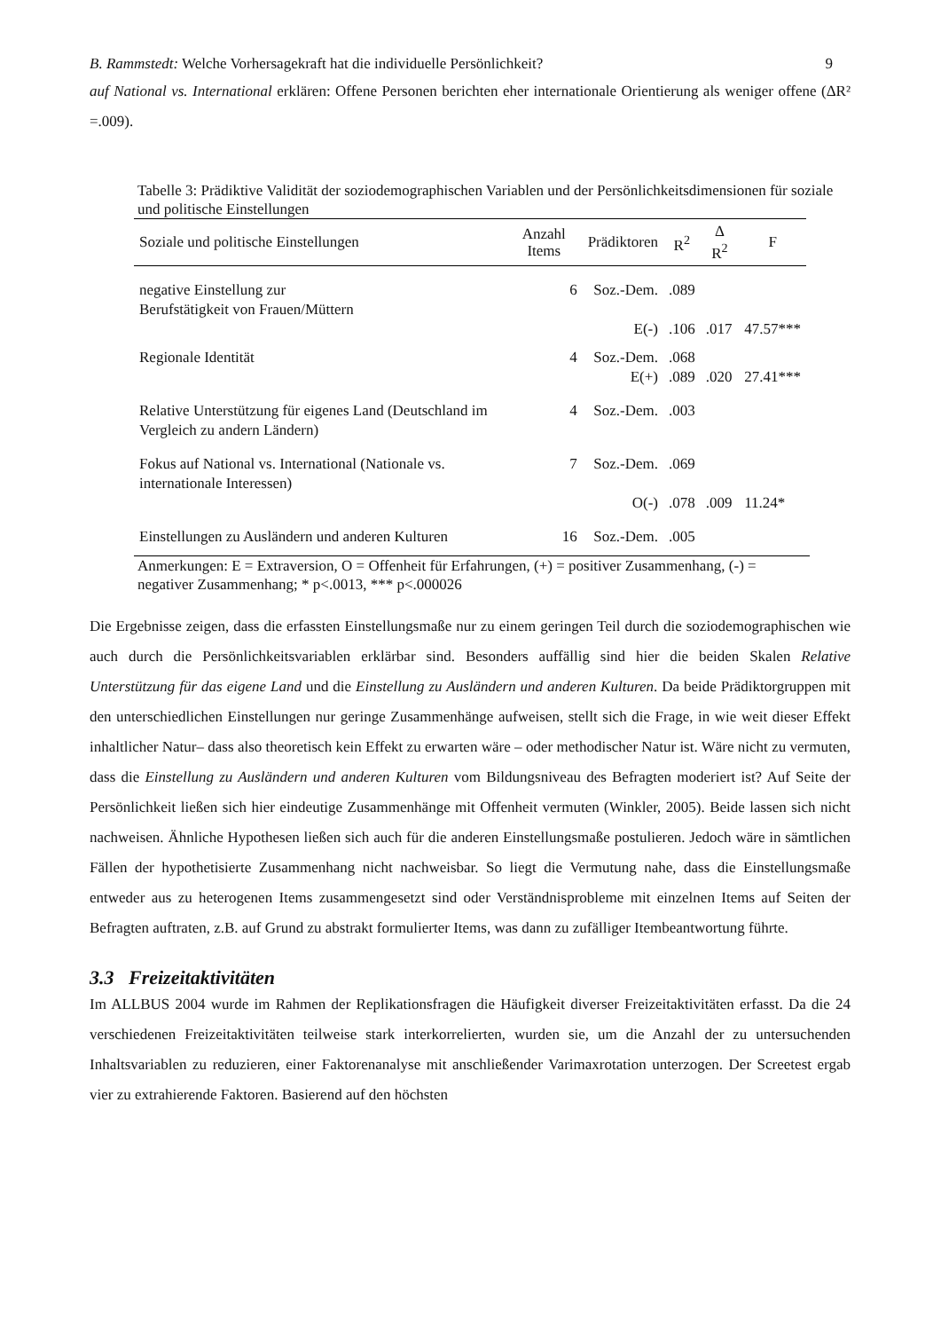B. Rammstedt: Welche Vorhersagekraft hat die individuelle Persönlichkeit? 9
auf National vs. International erklären: Offene Personen berichten eher internationale Orientierung als weniger offene (ΔR² =.009).
Tabelle 3: Prädiktive Validität der soziodemographischen Variablen und der Persönlichkeitsdimensionen für soziale und politische Einstellungen
| Soziale und politische Einstellungen | Anzahl Items | Prädiktoren | R<sup>2</sup> | Δ R<sup>2</sup> | F |
| --- | --- | --- | --- | --- | --- |
| negative Einstellung zur Berufstätigkeit von Frauen/Müttern | 6 | Soz.-Dem. | .089 | | |
| | | E(-) | .106 | .017 | 47.57*** |
| Regionale Identität | 4 | Soz.-Dem. E(+) | .068 .089 | .020 | 27.41*** |
| Relative Unterstützung für eigenes Land (Deutschland im Vergleich zu andern Ländern) | 4 | Soz.-Dem. | .003 | | |
| Fokus auf National vs. International (Nationale vs. internationale Interessen) | 7 | Soz.-Dem. | .069 | | |
| | | O(-) | .078 | .009 | 11.24* |
| Einstellungen zu Ausländern und anderen Kulturen | 16 | Soz.-Dem. | .005 | | |
Anmerkungen: E = Extraversion, O = Offenheit für Erfahrungen, (+) = positiver Zusammenhang, (-) = negativer Zusammenhang; * p<.0013, *** p<.000026
Die Ergebnisse zeigen, dass die erfassten Einstellungsmaße nur zu einem geringen Teil durch die soziodemographischen wie auch durch die Persönlichkeitsvariablen erklärbar sind. Besonders auffällig sind hier die beiden Skalen Relative Unterstützung für das eigene Land und die Einstellung zu Ausländern und anderen Kulturen. Da beide Prädiktorgruppen mit den unterschiedlichen Einstellungen nur geringe Zusammenhänge aufweisen, stellt sich die Frage, in wie weit dieser Effekt inhaltlicher Natur– dass also theoretisch kein Effekt zu erwarten wäre – oder methodischer Natur ist. Wäre nicht zu vermuten, dass die Einstellung zu Ausländern und anderen Kulturen vom Bildungsniveau des Befragten moderiert ist? Auf Seite der Persönlichkeit ließen sich hier eindeutige Zusammenhänge mit Offenheit vermuten (Winkler, 2005). Beide lassen sich nicht nachweisen. Ähnliche Hypothesen ließen sich auch für die anderen Einstellungsmaße postulieren. Jedoch wäre in sämtlichen Fällen der hypothetisierte Zusammenhang nicht nachweisbar. So liegt die Vermutung nahe, dass die Einstellungsmaße entweder aus zu heterogenen Items zusammengesetzt sind oder Verständnisprobleme mit einzelnen Items auf Seiten der Befragten auftraten, z.B. auf Grund zu abstrakt formulierter Items, was dann zu zufälliger Itembeantwortung führte.
3.3 Freizeitaktivitäten
Im ALLBUS 2004 wurde im Rahmen der Replikationsfragen die Häufigkeit diverser Freizeitaktivitäten erfasst. Da die 24 verschiedenen Freizeitaktivitäten teilweise stark interkorrelierten, wurden sie, um die Anzahl der zu untersuchenden Inhaltsvariablen zu reduzieren, einer Faktorenanalyse mit anschließender Varimaxrotation unterzogen. Der Screetest ergab vier zu extrahierende Faktoren. Basierend auf den höchsten